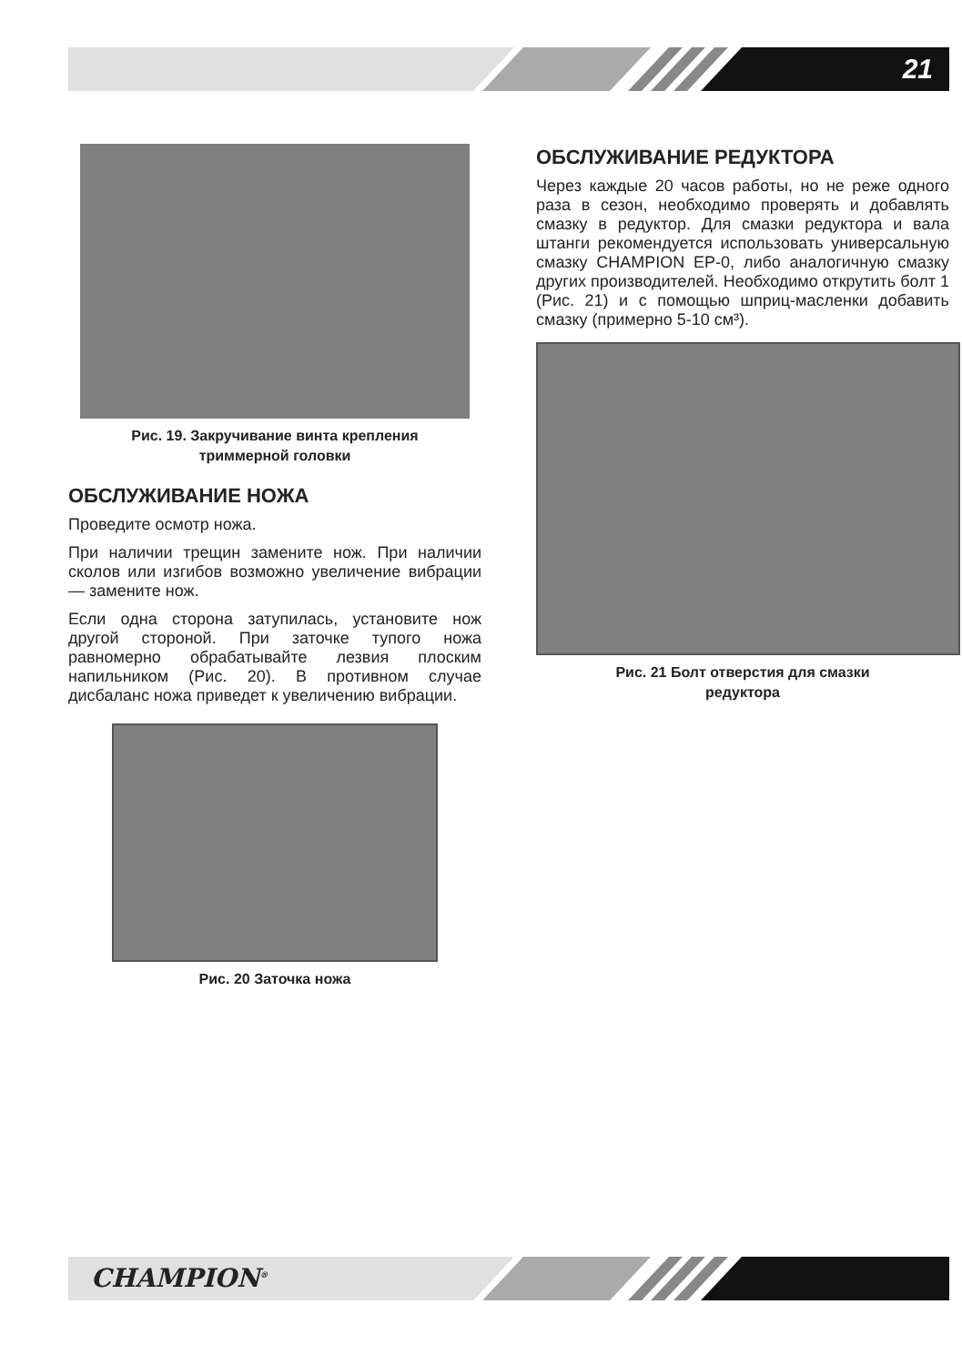21
Рис. 19. Закручивание винта крепления
триммерной головки
ОБСЛУЖИВАНИЕ НОЖА
Проведите осмотр ножа.
При наличии трещин замените нож. При наличии сколов или изгибов возможно увеличение вибрации — замените нож.
Если одна сторона затупилась, установите нож другой стороной. При заточке тупого ножа равномерно обрабатывайте лезвия плоским напильником (Рис. 20). В противном случае дисбаланс ножа приведет к увеличению вибрации.
Рис. 20 Заточка ножа
ОБСЛУЖИВАНИЕ РЕДУКТОРА
Через каждые 20 часов работы, но не реже одного раза в сезон, необходимо проверять и добавлять смазку в редуктор. Для смазки редуктора и вала штанги рекомендуется использовать универсальную смазку CHAMPION EP-0, либо аналогичную смазку других производителей. Необходимо открутить болт 1 (Рис. 21) и с помощью шприц-масленки добавить смазку (примерно 5-10 см³).
Рис. 21 Болт отверстия для смазки
редуктора
CHAMPION<sup>®</sup>